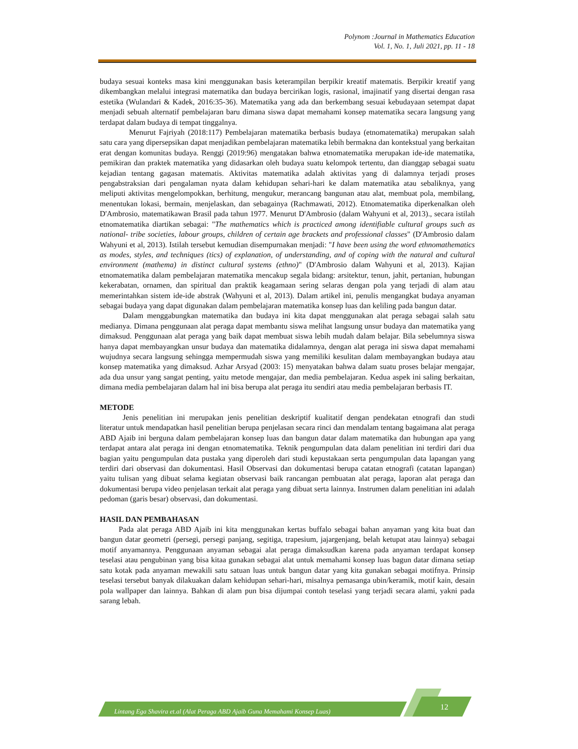Polynom :Journal in Mathematics Education
Vol. 1, No. 1, Juli 2021, pp. 11 - 18
budaya sesuai konteks masa kini menggunakan basis keterampilan berpikir kreatif matematis. Berpikir kreatif yang dikembangkan melalui integrasi matematika dan budaya bercirikan logis, rasional, imajinatif yang disertai dengan rasa estetika (Wulandari & Kadek, 2016:35-36). Matematika yang ada dan berkembang sesuai kebudayaan setempat dapat menjadi sebuah alternatif pembelajaran baru dimana siswa dapat memahami konsep matematika secara langsung yang terdapat dalam budaya di tempat tinggalnya.
Menurut Fajriyah (2018:117) Pembelajaran matematika berbasis budaya (etnomatematika) merupakan salah satu cara yang dipersepsikan dapat menjadikan pembelajaran matematika lebih bermakna dan kontekstual yang berkaitan erat dengan komunitas budaya. Renggi (2019:96) mengatakan bahwa etnomatematika merupakan ide-ide matematika, pemikiran dan praktek matematika yang didasarkan oleh budaya suatu kelompok tertentu, dan dianggap sebagai suatu kejadian tentang gagasan matematis. Aktivitas matematika adalah aktivitas yang di dalamnya terjadi proses pengabstraksian dari pengalaman nyata dalam kehidupan sehari-hari ke dalam matematika atau sebaliknya, yang meliputi aktivitas mengelompokkan, berhitung, mengukur, merancang bangunan atau alat, membuat pola, membilang, menentukan lokasi, bermain, menjelaskan, dan sebagainya (Rachmawati, 2012). Etnomatematika diperkenalkan oleh D'Ambrosio, matematikawan Brasil pada tahun 1977. Menurut D'Ambrosio (dalam Wahyuni et al, 2013)., secara istilah etnomatematika diartikan sebagai: "The mathematics which is practiced among identifiable cultural groups such as national- tribe societies, labour groups, children of certain age brackets and professional classes" (D'Ambrosio dalam Wahyuni et al, 2013). Istilah tersebut kemudian disempurnakan menjadi: "I have been using the word ethnomathematics as modes, styles, and techniques (tics) of explanation, of understanding, and of coping with the natural and cultural environment (mathema) in distinct cultural systems (ethno)" (D'Ambrosio dalam Wahyuni et al, 2013). Kajian etnomatematika dalam pembelajaran matematika mencakup segala bidang: arsitektur, tenun, jahit, pertanian, hubungan kekerabatan, ornamen, dan spiritual dan praktik keagamaan sering selaras dengan pola yang terjadi di alam atau memerintahkan sistem ide-ide abstrak (Wahyuni et al, 2013). Dalam artikel ini, penulis mengangkat budaya anyaman sebagai budaya yang dapat digunakan dalam pembelajaran matematika konsep luas dan keliling pada bangun datar.
Dalam menggabungkan matematika dan budaya ini kita dapat menggunakan alat peraga sebagai salah satu medianya. Dimana penggunaan alat peraga dapat membantu siswa melihat langsung unsur budaya dan matematika yang dimaksud. Penggunaan alat peraga yang baik dapat membuat siswa lebih mudah dalam belajar. Bila sebelumnya siswa hanya dapat membayangkan unsur budaya dan matematika didalamnya, dengan alat peraga ini siswa dapat memahami wujudnya secara langsung sehingga mempermudah siswa yang memiliki kesulitan dalam membayangkan budaya atau konsep matematika yang dimaksud. Azhar Arsyad (2003: 15) menyatakan bahwa dalam suatu proses belajar mengajar, ada dua unsur yang sangat penting, yaitu metode mengajar, dan media pembelajaran. Kedua aspek ini saling berkaitan, dimana media pembelajaran dalam hal ini bisa berupa alat peraga itu sendiri atau media pembelajaran berbasis IT.
METODE
Jenis penelitian ini merupakan jenis penelitian deskriptif kualitatif dengan pendekatan etnografi dan studi literatur untuk mendapatkan hasil penelitian berupa penjelasan secara rinci dan mendalam tentang bagaimana alat peraga ABD Ajaib ini berguna dalam pembelajaran konsep luas dan bangun datar dalam matematika dan hubungan apa yang terdapat antara alat peraga ini dengan etnomatematika. Teknik pengumpulan data dalam penelitian ini terdiri dari dua bagian yaitu pengumpulan data pustaka yang diperoleh dari studi kepustakaan serta pengumpulan data lapangan yang terdiri dari observasi dan dokumentasi. Hasil Observasi dan dokumentasi berupa catatan etnografi (catatan lapangan) yaitu tulisan yang dibuat selama kegiatan observasi baik rancangan pembuatan alat peraga, laporan alat peraga dan dokumentasi berupa video penjelasan terkait alat peraga yang dibuat serta lainnya. Instrumen dalam penelitian ini adalah pedoman (garis besar) observasi, dan dokumentasi.
HASIL DAN PEMBAHASAN
Pada alat peraga ABD Ajaib ini kita menggunakan kertas buffalo sebagai bahan anyaman yang kita buat dan bangun datar geometri (persegi, persegi panjang, segitiga, trapesium, jajargenjang, belah ketupat atau lainnya) sebagai motif anyamannya. Penggunaan anyaman sebagai alat peraga dimaksudkan karena pada anyaman terdapat konsep teselasi atau pengubinan yang bisa kitaa gunakan sebagai alat untuk memahami konsep luas bagun datar dimana setiap satu kotak pada anyaman mewakili satu satuan luas untuk bangun datar yang kita gunakan sebagai motifnya. Prinsip teselasi tersebut banyak dilakuakan dalam kehidupan sehari-hari, misalnya pemasanga ubin/keramik, motif kain, desain pola wallpaper dan lainnya. Bahkan di alam pun bisa dijumpai contoh teselasi yang terjadi secara alami, yakni pada sarang lebah.
Lintang Ega Shavira et.al (Alat Peraga ABD Ajaib Guna Memahami Konsep Luas) 12